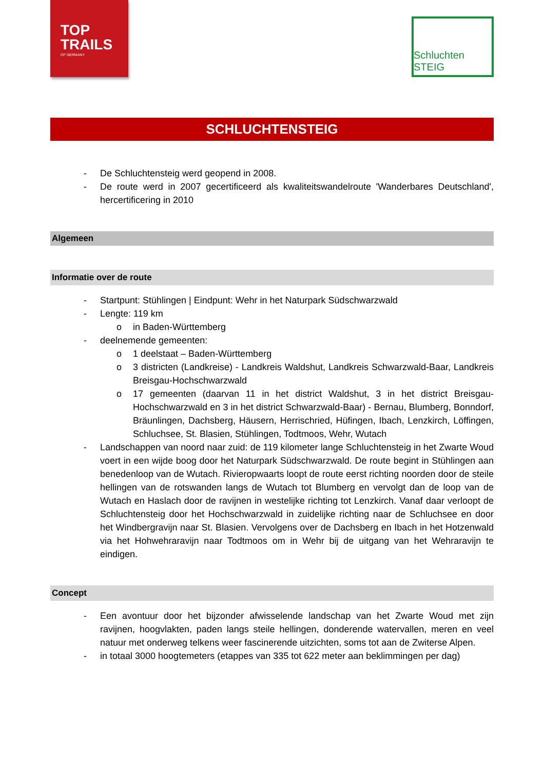TOP
TRAILS
OF GERMANY
Schluchten STEIG
SCHLUCHTENSTEIG
- De Schluchtensteig werd geopend in 2008.
- De route werd in 2007 gecertificeerd als kwaliteitswandelroute 'Wanderbares Deutschland', hercertificering in 2010
Algemeen
Informatie over de route
- Startpunt: Stühlingen | Eindpunt: Wehr in het Naturpark Südschwarzwald
- Lengte: 119 km
o in Baden-Württemberg
- deelnemende gemeenten:
o 1 deelstaat – Baden-Württemberg
o 3 districten (Landkreise) - Landkreis Waldshut, Landkreis Schwarzwald-Baar, Landkreis Breisgau-Hochschwarzwald
o 17 gemeenten (daarvan 11 in het district Waldshut, 3 in het district Breisgau-Hochschwarzwald en 3 in het district Schwarzwald-Baar) - Bernau, Blumberg, Bonndorf, Bräunlingen, Dachsberg, Häusern, Herrischried, Hüfingen, Ibach, Lenzkirch, Löffingen, Schluchsee, St. Blasien, Stühlingen, Todtmoos, Wehr, Wutach
- Landschappen van noord naar zuid: de 119 kilometer lange Schluchtensteig in het Zwarte Woud voert in een wijde boog door het Naturpark Südschwarzwald. De route begint in Stühlingen aan benedenloop van de Wutach. Rivieropwaarts loopt de route eerst richting noorden door de steile hellingen van de rotswanden langs de Wutach tot Blumberg en vervolgt dan de loop van de Wutach en Haslach door de ravijnen in westelijke richting tot Lenzkirch. Vanaf daar verloopt de Schluchtensteig door het Hochschwarzwald in zuidelijke richting naar de Schluchsee en door het Windbergravijn naar St. Blasien. Vervolgens over de Dachsberg en Ibach in het Hotzenwald via het Hohwehraravijn naar Todtmoos om in Wehr bij de uitgang van het Wehraravijn te eindigen.
Concept
- Een avontuur door het bijzonder afwisselende landschap van het Zwarte Woud met zijn ravijnen, hoogvlakten, paden langs steile hellingen, donderende watervallen, meren en veel natuur met onderweg telkens weer fascinerende uitzichten, soms tot aan de Zwiterse Alpen.
- in totaal 3000 hoogtemeters (etappes van 335 tot 622 meter aan beklimmingen per dag)